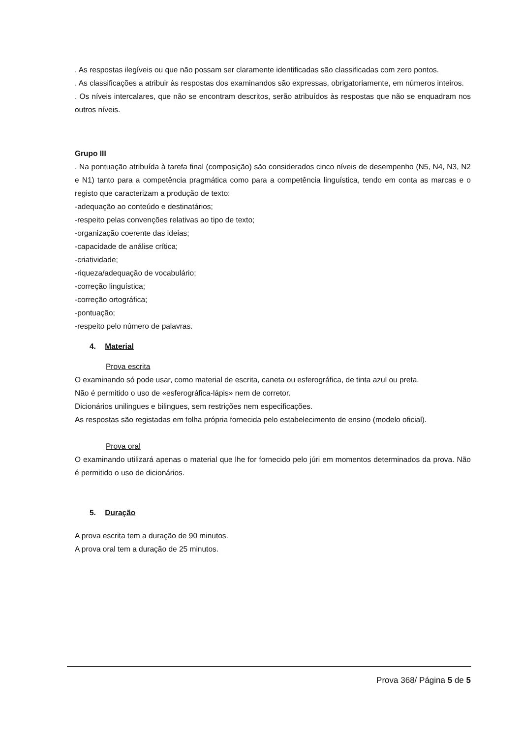. As respostas ilegíveis ou que não possam ser claramente identificadas são classificadas com zero pontos.
. As classificações a atribuir às respostas dos examinandos são expressas, obrigatoriamente, em números inteiros.
. Os níveis intercalares, que não se encontram descritos, serão atribuídos às respostas que não se enquadram nos outros níveis.
Grupo III
. Na pontuação atribuída à tarefa final (composição) são considerados cinco níveis de desempenho (N5, N4, N3, N2 e N1) tanto para a competência pragmática como para a competência linguística, tendo em conta as marcas e o registo que caracterizam a produção de texto:
-adequação ao conteúdo e destinatários;
-respeito pelas convenções relativas ao tipo de texto;
-organização coerente das ideias;
-capacidade de análise crítica;
-criatividade;
-riqueza/adequação de vocabulário;
-correção linguística;
-correção ortográfica;
-pontuação;
-respeito pelo número de palavras.
4. Material
Prova escrita
O examinando só pode usar, como material de escrita, caneta ou esferográfica, de tinta azul ou preta.
Não é permitido o uso de «esferográfica-lápis» nem de corretor.
Dicionários unilingues e bilingues, sem restrições nem especificações.
As respostas são registadas em folha própria fornecida pelo estabelecimento de ensino (modelo oficial).
Prova oral
O examinando utilizará apenas o material que lhe for fornecido pelo júri em momentos determinados da prova. Não é permitido o uso de dicionários.
5. Duração
A prova escrita tem a duração de 90 minutos.
A prova oral tem a duração de 25 minutos.
Prova 368/ Página 5 de 5